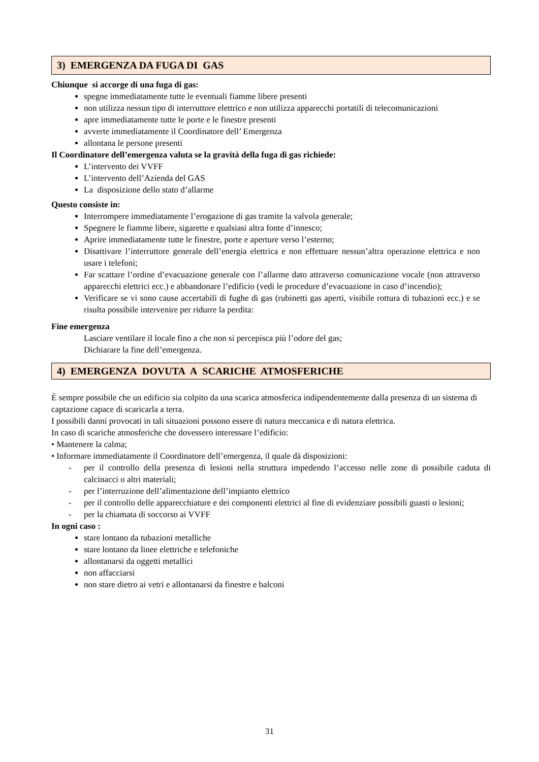3) EMERGENZA DA FUGA DI GAS
Chiunque si accorge di una fuga di gas:
spegne immediatamente tutte le eventuali fiamme libere presenti
non utilizza nessun tipo di interruttore elettrico e non utilizza apparecchi portatili di telecomunicazioni
apre immediatamente tutte le porte e le finestre presenti
avverte immediatamente il Coordinatore dell’ Emergenza
allontana le persone presenti
Il Coordinatore dell’emergenza valuta se la gravità della fuga di gas richiede:
L’intervento dei VVFF
L’intervento dell’Azienda del GAS
La disposizione dello stato d’allarme
Questo consiste in:
Interrompere immediatamente l’erogazione di gas tramite la valvola generale;
Spegnere le fiamme libere, sigarette e qualsiasi altra fonte d’innesco;
Aprire immediatamente tutte le finestre, porte e aperture verso l’esterno;
Disattivare l’interruttore generale dell’energia elettrica e non effettuare nessun’altra operazione elettrica e non usare i telefoni;
Far scattare l’ordine d’evacuazione generale con l’allarme dato attraverso comunicazione vocale (non attraverso apparecchi elettrici ecc.) e abbandonare l’edificio (vedi le procedure d’evacuazione in caso d’incendio);
Verificare se vi sono cause accertabili di fughe di gas (rubinetti gas aperti, visibile rottura di tubazioni ecc.) e se risulta possibile intervenire per ridurre la perdita:
Fine emergenza
Lasciare ventilare il locale fino a che non si percepisca più l’odore del gas;
Dichiarare la fine dell’emergenza.
4) EMERGENZA DOVUTA A SCARICHE ATMOSFERICHE
È sempre possibile che un edificio sia colpito da una scarica atmosferica indipendentemente dalla presenza di un sistema di captazione capace di scaricarla a terra.
I possibili danni provocati in tali situazioni possono essere di natura meccanica e di natura elettrica.
In caso di scariche atmosferiche che dovessero interessare l’edificio:
• Mantenere la calma;
• Informare immediatamente il Coordinatore dell’emergenza, il quale dà disposizioni:
- per il controllo della presenza di lesioni nella struttura impedendo l’accesso nelle zone di possibile caduta di calcinacci o altri materiali;
- per l’interruzione dell’alimentazione dell’impianto elettrico
- per il controllo delle apparecchiature e dei componenti elettrici al fine di evidenziare possibili guasti o lesioni;
- per la chiamata di soccorso ai VVFF
In ogni caso :
stare lontano da tubazioni metalliche
stare lontano da linee elettriche e telefoniche
allontanarsi da oggetti metallici
non affacciarsi
non stare dietro ai vetri e allontanarsi da finestre e balconi
31